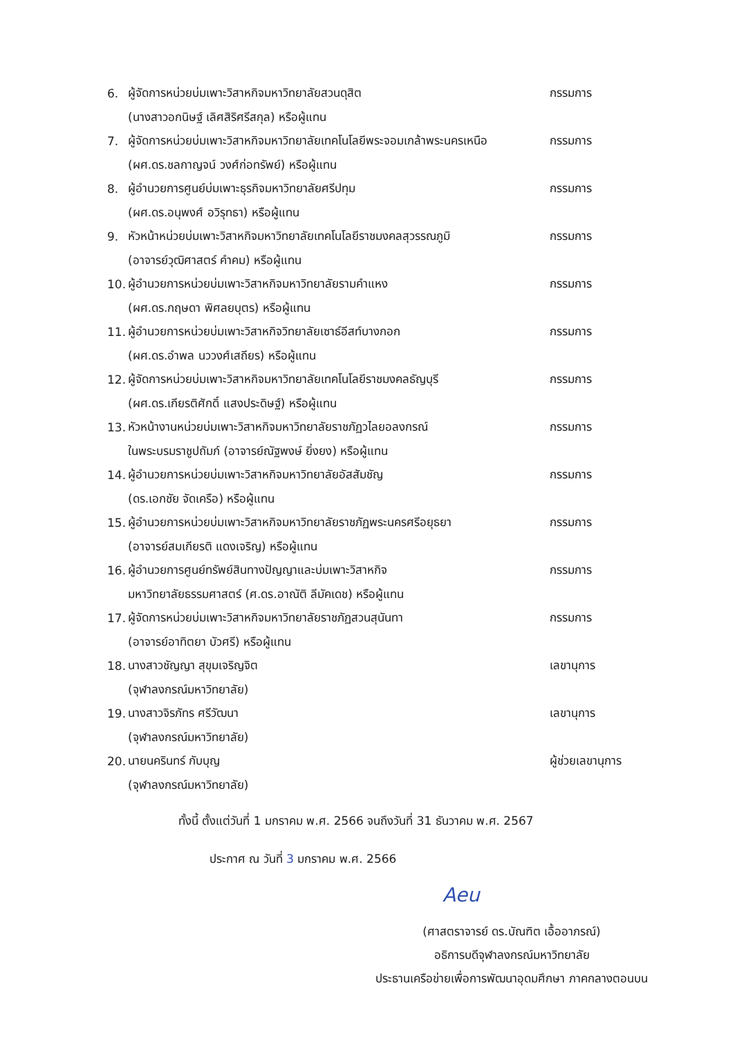| 6. | ผู้จัดการหน่วยบ่มเพาะวิสาหกิจมหาวิทยาลัยสวนดุสิต | กรรมการ |
| | (นางสาวอกนิษฐ์ เลิศสิริศรีสกุล) หรือผู้แทน | |
| 7. | ผู้จัดการหน่วยบ่มเพาะวิสาหกิจมหาวิทยาลัยเทคโนโลยีพระจอมเกล้าพระนครเหนือ | กรรมการ |
| | (ผศ.ดร.ชลกาญจน์ วงศ์ก่อทรัพย์) หรือผู้แทน | |
| 8. | ผู้อำนวยการศูนย์บ่มเพาะธุรกิจมหาวิทยาลัยศรีปทุม | กรรมการ |
| | (ผศ.ดร.อนุพงศ์ อวิรุทธา) หรือผู้แทน | |
| 9. | หัวหน้าหน่วยบ่มเพาะวิสาหกิจมหาวิทยาลัยเทคโนโลยีราชมงคลสุวรรณภูมิ | กรรมการ |
| | (อาจารย์วุฒิศาสตร์ คำคม) หรือผู้แทน | |
| 10. | ผู้อำนวยการหน่วยบ่มเพาะวิสาหกิจมหาวิทยาลัยรามคำแหง | กรรมการ |
| | (ผศ.ดร.กฤษดา พิศลยบุตร) หรือผู้แทน | |
| 11. | ผู้อำนวยการหน่วยบ่มเพาะวิสาหกิจวิทยาลัยเซาธ์อีสท์บางกอก | กรรมการ |
| | (ผศ.ดร.อำพล นววงศ์เสถียร) หรือผู้แทน | |
| 12. | ผู้จัดการหน่วยบ่มเพาะวิสาหกิจมหาวิทยาลัยเทคโนโลยีราชมงคลธัญบุรี | กรรมการ |
| | (ผศ.ดร.เกียรติศักดิ์ แสงประดิษฐ์) หรือผู้แทน | |
| 13. | หัวหน้างานหน่วยบ่มเพาะวิสาหกิจมหาวิทยาลัยราชภัฏวไลยอลงกรณ์ | กรรมการ |
| | ในพระบรมราชูปถัมภ์ (อาจารย์ณัฐพงษ์ ยิ่งยง) หรือผู้แทน | |
| 14. | ผู้อำนวยการหน่วยบ่มเพาะวิสาหกิจมหาวิทยาลัยอัสสัมชัญ | กรรมการ |
| | (ดร.เอกชัย จัดเครือ) หรือผู้แทน | |
| 15. | ผู้อำนวยการหน่วยบ่มเพาะวิสาหกิจมหาวิทยาลัยราชภัฏพระนครศรีอยุธยา | กรรมการ |
| | (อาจารย์สมเกียรติ แดงเจริญ) หรือผู้แทน | |
| 16. | ผู้อำนวยการศูนย์ทรัพย์สินทางปัญญาและบ่มเพาะวิสาหกิจ | กรรมการ |
| | มหาวิทยาลัยธรรมศาสตร์ (ศ.ดร.อาณัติ ลีมัคเดช) หรือผู้แทน | |
| 17. | ผู้จัดการหน่วยบ่มเพาะวิสาหกิจมหาวิทยาลัยราชภัฏสวนสุนันทา | กรรมการ |
| | (อาจารย์อาทิตยา บัวศรี) หรือผู้แทน | |
| 18. | นางสาวชัญญา สุขุมเจริญจิต | เลขานุการ |
| | (จุฬาลงกรณ์มหาวิทยาลัย) | |
| 19. | นางสาวจิรภัทร ศรีวัฒนา | เลขานุการ |
| | (จุฬาลงกรณ์มหาวิทยาลัย) | |
| 20. | นายนครินทร์ กับบุญ | ผู้ช่วยเลขานุการ |
| | (จุฬาลงกรณ์มหาวิทยาลัย) | |
ทั้งนี้ ตั้งแต่วันที่ 1 มกราคม พ.ศ. 2566 จนถึงวันที่ 31 ธันวาคม พ.ศ. 2567
ประกาศ ณ วันที่ 3 มกราคม พ.ศ. 2566
Aeu
(ศาสตราจารย์ ดร.บัณฑิต เอื้ออาภรณ์)
อธิการบดีจุฬาลงกรณ์มหาวิทยาลัย
ประธานเครือข่ายเพื่อการพัฒนาอุดมศึกษา ภาคกลางตอนบน